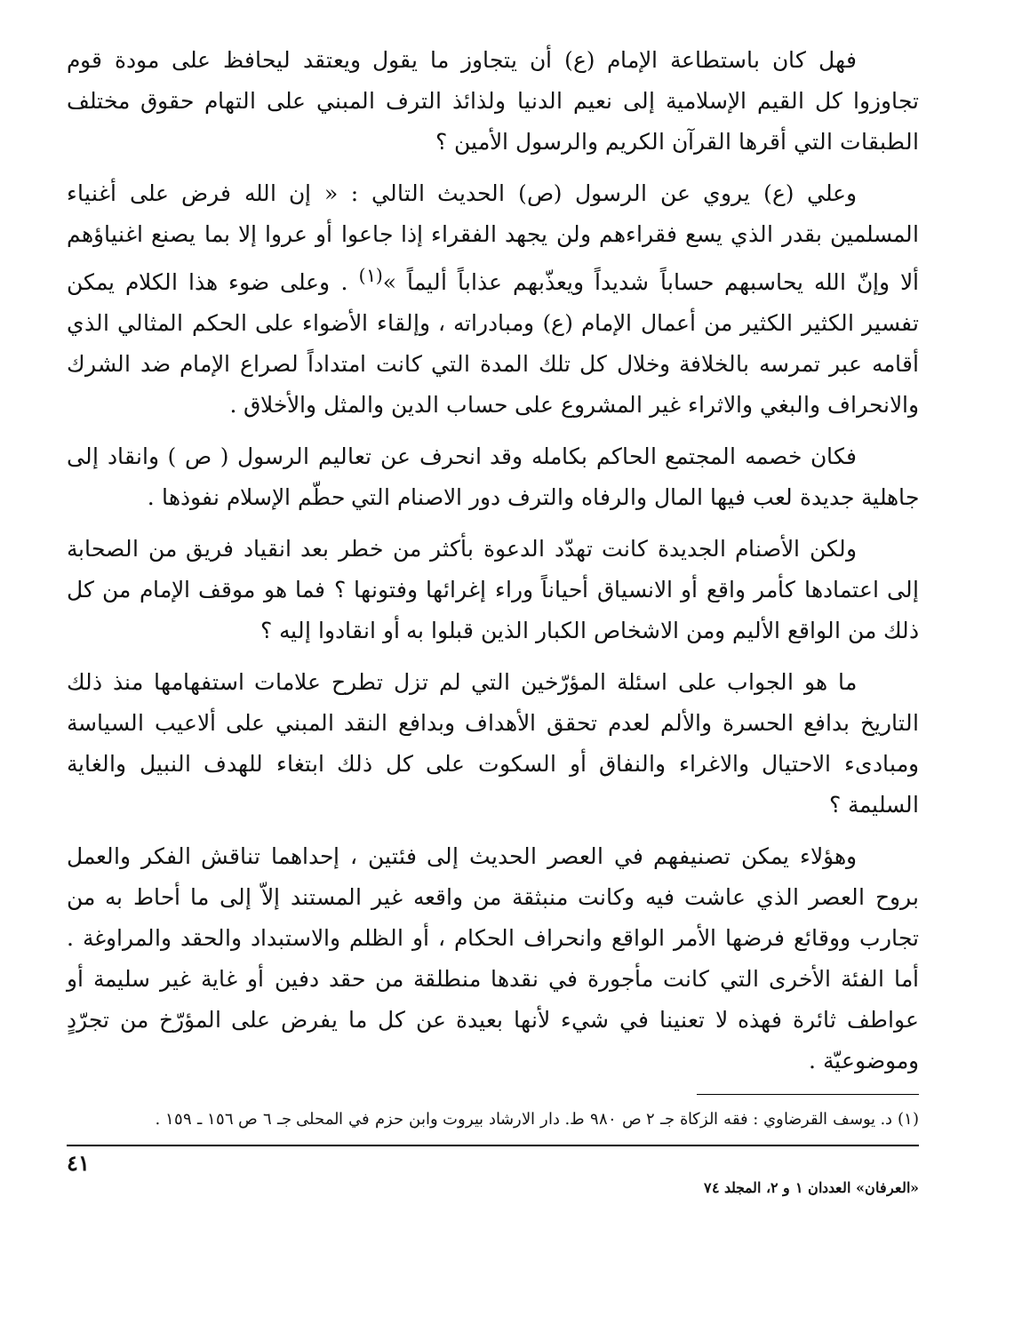فهل كان باستطاعة الإمام (ع) أن يتجاوز ما يقول ويعتقد ليحافظ على مودة قوم تجاوزوا كل القيم الإسلامية إلى نعيم الدنيا ولذائذ الترف المبني على التهام حقوق مختلف الطبقات التي أقرها القرآن الكريم والرسول الأمين ؟
وعلي (ع) يروي عن الرسول (ص) الحديث التالي : « إن الله فرض على أغنياء المسلمين بقدر الذي يسع فقراءهم ولن يجهد الفقراء إذا جاعوا أو عروا إلا بما يصنع اغنياؤهم ألا وإنّ الله يحاسبهم حساباً شديداً ويعذّبهم عذاباً أليماً »<sup>(١)</sup> . وعلى ضوء هذا الكلام يمكن تفسير الكثير الكثير من أعمال الإمام (ع) ومبادراته ، وإلقاء الأضواء على الحكم المثالي الذي أقامه عبر تمرسه بالخلافة وخلال كل تلك المدة التي كانت امتداداً لصراع الإمام ضد الشرك والانحراف والبغي والاثراء غير المشروع على حساب الدين والمثل والأخلاق .
فكان خصمه المجتمع الحاكم بكامله وقد انحرف عن تعاليم الرسول ( ص ) وانقاد إلى جاهلية جديدة لعب فيها المال والرفاه والترف دور الاصنام التي حطّم الإسلام نفوذها .
ولكن الأصنام الجديدة كانت تهدّد الدعوة بأكثر من خطر بعد انقياد فريق من الصحابة إلى اعتمادها كأمر واقع أو الانسياق أحياناً وراء إغرائها وفتونها ؟ فما هو موقف الإمام من كل ذلك من الواقع الأليم ومن الاشخاص الكبار الذين قبلوا به أو انقادوا إليه ؟
ما هو الجواب على اسئلة المؤرّخين التي لم تزل تطرح علامات استفهامها منذ ذلك التاريخ بدافع الحسرة والألم لعدم تحقق الأهداف وبدافع النقد المبني على ألاعيب السياسة ومبادىء الاحتيال والاغراء والنفاق أو السكوت على كل ذلك ابتغاء للهدف النبيل والغاية السليمة ؟
وهؤلاء يمكن تصنيفهم في العصر الحديث إلى فئتين ، إحداهما تناقش الفكر والعمل بروح العصر الذي عاشت فيه وكانت منبثقة من واقعه غير المستند إلاّ إلى ما أحاط به من تجارب ووقائع فرضها الأمر الواقع وانحراف الحكام ، أو الظلم والاستبداد والحقد والمراوغة . أما الفئة الأخرى التي كانت مأجورة في نقدها منطلقة من حقد دفين أو غاية غير سليمة أو عواطف ثائرة فهذه لا تعنينا في شيء لأنها بعيدة عن كل ما يفرض على المؤرّخ من تجرّدٍ وموضوعيّة .
(١) د. يوسف القرضاوي : فقه الزكاة جـ ٢ ص ٩٨٠ ط. دار الارشاد بيروت وابن حزم في المحلى جـ ٦ ص ١٥٦ ـ ١٥٩ .
٤١
«العرفان» العددان ١ و ٢، المجلد ٧٤